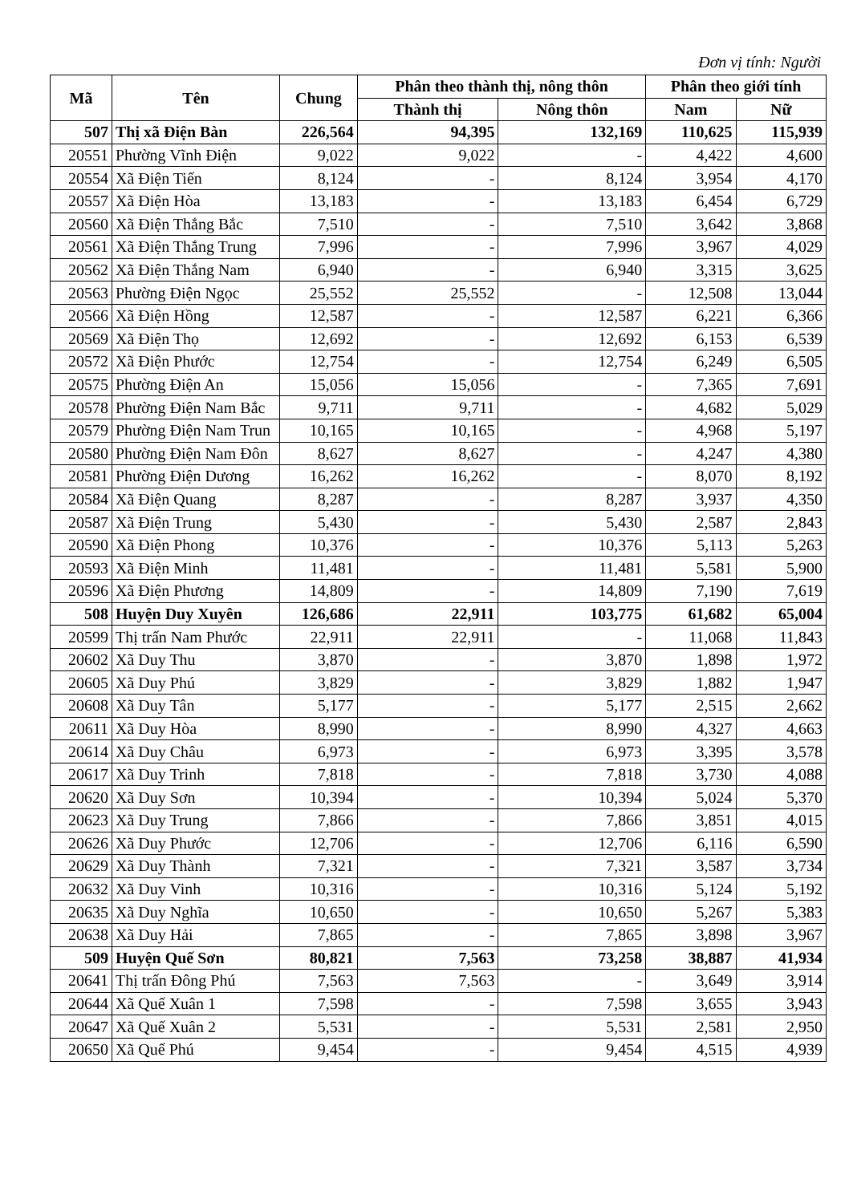Đơn vị tính: Người
| Mã | Tên | Chung | Phân theo thành thị, nông thôn | | Phân theo giới tính | |
| --- | --- | --- | --- | --- | --- | --- |
| | | | Thành thị | Nông thôn | Nam | Nữ |
| 507 | Thị xã Điện Bàn | 226,564 | 94,395 | 132,169 | 110,625 | 115,939 |
| 20551 | Phường Vĩnh Điện | 9,022 | 9,022 | - | 4,422 | 4,600 |
| 20554 | Xã Điện Tiến | 8,124 | - | 8,124 | 3,954 | 4,170 |
| 20557 | Xã Điện Hòa | 13,183 | - | 13,183 | 6,454 | 6,729 |
| 20560 | Xã Điện Thắng Bắc | 7,510 | - | 7,510 | 3,642 | 3,868 |
| 20561 | Xã Điện Thắng Trung | 7,996 | - | 7,996 | 3,967 | 4,029 |
| 20562 | Xã Điện Thắng Nam | 6,940 | - | 6,940 | 3,315 | 3,625 |
| 20563 | Phường Điện Ngọc | 25,552 | 25,552 | - | 12,508 | 13,044 |
| 20566 | Xã Điện Hồng | 12,587 | - | 12,587 | 6,221 | 6,366 |
| 20569 | Xã Điện Thọ | 12,692 | - | 12,692 | 6,153 | 6,539 |
| 20572 | Xã Điện Phước | 12,754 | - | 12,754 | 6,249 | 6,505 |
| 20575 | Phường Điện An | 15,056 | 15,056 | - | 7,365 | 7,691 |
| 20578 | Phường Điện Nam Bắc | 9,711 | 9,711 | - | 4,682 | 5,029 |
| 20579 | Phường Điện Nam Trun | 10,165 | 10,165 | - | 4,968 | 5,197 |
| 20580 | Phường Điện Nam Đôn | 8,627 | 8,627 | - | 4,247 | 4,380 |
| 20581 | Phường Điện Dương | 16,262 | 16,262 | - | 8,070 | 8,192 |
| 20584 | Xã Điện Quang | 8,287 | - | 8,287 | 3,937 | 4,350 |
| 20587 | Xã Điện Trung | 5,430 | - | 5,430 | 2,587 | 2,843 |
| 20590 | Xã Điện Phong | 10,376 | - | 10,376 | 5,113 | 5,263 |
| 20593 | Xã Điện Minh | 11,481 | - | 11,481 | 5,581 | 5,900 |
| 20596 | Xã Điện Phương | 14,809 | - | 14,809 | 7,190 | 7,619 |
| 508 | Huyện Duy Xuyên | 126,686 | 22,911 | 103,775 | 61,682 | 65,004 |
| 20599 | Thị trấn Nam Phước | 22,911 | 22,911 | - | 11,068 | 11,843 |
| 20602 | Xã Duy Thu | 3,870 | - | 3,870 | 1,898 | 1,972 |
| 20605 | Xã Duy Phú | 3,829 | - | 3,829 | 1,882 | 1,947 |
| 20608 | Xã Duy Tân | 5,177 | - | 5,177 | 2,515 | 2,662 |
| 20611 | Xã Duy Hòa | 8,990 | - | 8,990 | 4,327 | 4,663 |
| 20614 | Xã Duy Châu | 6,973 | - | 6,973 | 3,395 | 3,578 |
| 20617 | Xã Duy Trinh | 7,818 | - | 7,818 | 3,730 | 4,088 |
| 20620 | Xã Duy Sơn | 10,394 | - | 10,394 | 5,024 | 5,370 |
| 20623 | Xã Duy Trung | 7,866 | - | 7,866 | 3,851 | 4,015 |
| 20626 | Xã Duy Phước | 12,706 | - | 12,706 | 6,116 | 6,590 |
| 20629 | Xã Duy Thành | 7,321 | - | 7,321 | 3,587 | 3,734 |
| 20632 | Xã Duy Vinh | 10,316 | - | 10,316 | 5,124 | 5,192 |
| 20635 | Xã Duy Nghĩa | 10,650 | - | 10,650 | 5,267 | 5,383 |
| 20638 | Xã Duy Hải | 7,865 | - | 7,865 | 3,898 | 3,967 |
| 509 | Huyện Quế Sơn | 80,821 | 7,563 | 73,258 | 38,887 | 41,934 |
| 20641 | Thị trấn Đông Phú | 7,563 | 7,563 | - | 3,649 | 3,914 |
| 20644 | Xã Quế Xuân 1 | 7,598 | - | 7,598 | 3,655 | 3,943 |
| 20647 | Xã Quế Xuân 2 | 5,531 | - | 5,531 | 2,581 | 2,950 |
| 20650 | Xã Quế Phú | 9,454 | - | 9,454 | 4,515 | 4,939 |